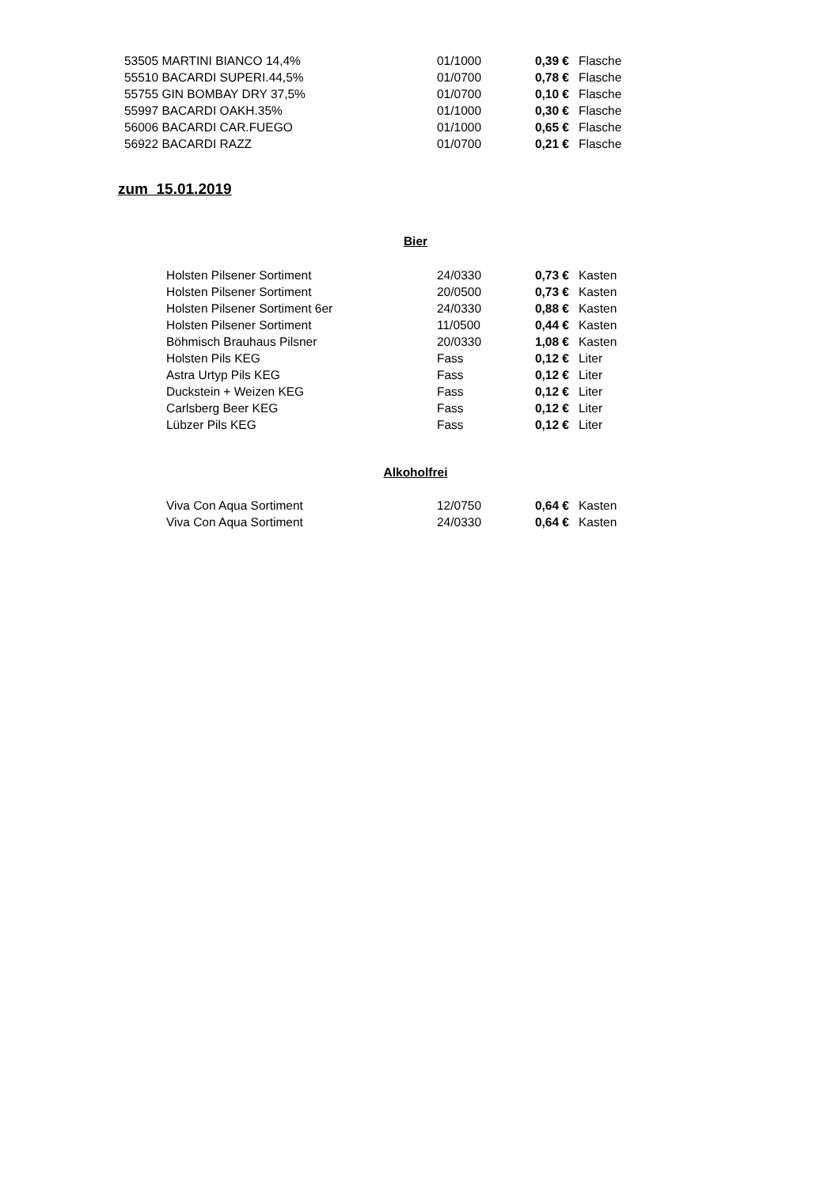| 53505 MARTINI BIANCO 14,4% | 01/1000 | 0,39 € | Flasche |
| 55510 BACARDI SUPERI.44,5% | 01/0700 | 0,78 € | Flasche |
| 55755 GIN BOMBAY DRY 37,5% | 01/0700 | 0,10 € | Flasche |
| 55997 BACARDI OAKH.35% | 01/1000 | 0,30 € | Flasche |
| 56006 BACARDI CAR.FUEGO | 01/1000 | 0,65 € | Flasche |
| 56922 BACARDI RAZZ | 01/0700 | 0,21 € | Flasche |
zum 15.01.2019
Bier
| Holsten Pilsener Sortiment | 24/0330 | 0,73 € | Kasten |
| Holsten Pilsener Sortiment | 20/0500 | 0,73 € | Kasten |
| Holsten Pilsener Sortiment 6er | 24/0330 | 0,88 € | Kasten |
| Holsten Pilsener Sortiment | 11/0500 | 0,44 € | Kasten |
| Böhmisch Brauhaus Pilsner | 20/0330 | 1,08 € | Kasten |
| Holsten Pils KEG | Fass | 0,12 € | Liter |
| Astra Urtyp Pils KEG | Fass | 0,12 € | Liter |
| Duckstein + Weizen KEG | Fass | 0,12 € | Liter |
| Carlsberg Beer KEG | Fass | 0,12 € | Liter |
| Lübzer Pils KEG | Fass | 0,12 € | Liter |
Alkoholfrei
| Viva Con Aqua Sortiment | 12/0750 | 0,64 € | Kasten |
| Viva Con Aqua Sortiment | 24/0330 | 0,64 € | Kasten |